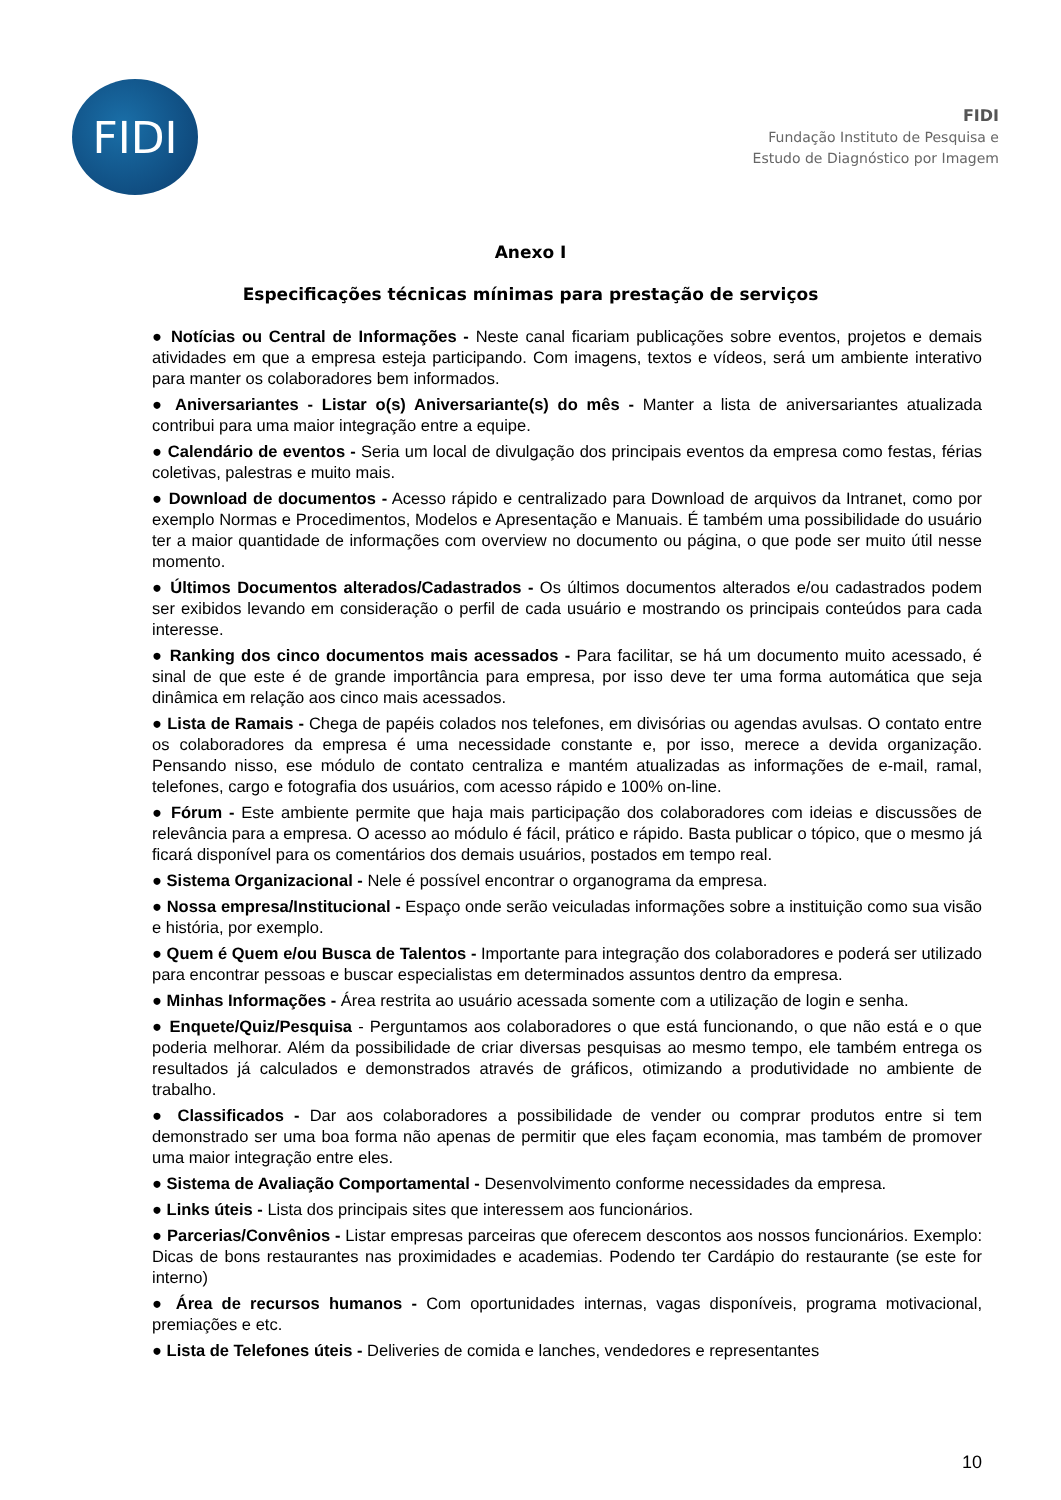FIDI
FIDI
Fundação Instituto de Pesquisa e
Estudo de Diagnóstico por Imagem
Anexo I
Especificações técnicas mínimas para prestação de serviços
● Notícias ou Central de Informações - Neste canal ficariam publicações sobre eventos, projetos e demais atividades em que a empresa esteja participando. Com imagens, textos e vídeos, será um ambiente interativo para manter os colaboradores bem informados.
● Aniversariantes - Listar o(s) Aniversariante(s) do mês - Manter a lista de aniversariantes atualizada contribui para uma maior integração entre a equipe.
● Calendário de eventos - Seria um local de divulgação dos principais eventos da empresa como festas, férias coletivas, palestras e muito mais.
● Download de documentos - Acesso rápido e centralizado para Download de arquivos da Intranet, como por exemplo Normas e Procedimentos, Modelos e Apresentação e Manuais. É também uma possibilidade do usuário ter a maior quantidade de informações com overview no documento ou página, o que pode ser muito útil nesse momento.
● Últimos Documentos alterados/Cadastrados - Os últimos documentos alterados e/ou cadastrados podem ser exibidos levando em consideração o perfil de cada usuário e mostrando os principais conteúdos para cada interesse.
● Ranking dos cinco documentos mais acessados - Para facilitar, se há um documento muito acessado, é sinal de que este é de grande importância para empresa, por isso deve ter uma forma automática que seja dinâmica em relação aos cinco mais acessados.
● Lista de Ramais - Chega de papéis colados nos telefones, em divisórias ou agendas avulsas. O contato entre os colaboradores da empresa é uma necessidade constante e, por isso, merece a devida organização. Pensando nisso, ese módulo de contato centraliza e mantém atualizadas as informações de e-mail, ramal, telefones, cargo e fotografia dos usuários, com acesso rápido e 100% on-line.
● Fórum - Este ambiente permite que haja mais participação dos colaboradores com ideias e discussões de relevância para a empresa. O acesso ao módulo é fácil, prático e rápido. Basta publicar o tópico, que o mesmo já ficará disponível para os comentários dos demais usuários, postados em tempo real.
● Sistema Organizacional - Nele é possível encontrar o organograma da empresa.
● Nossa empresa/Institucional - Espaço onde serão veiculadas informações sobre a instituição como sua visão e história, por exemplo.
● Quem é Quem e/ou Busca de Talentos - Importante para integração dos colaboradores e poderá ser utilizado para encontrar pessoas e buscar especialistas em determinados assuntos dentro da empresa.
● Minhas Informações - Área restrita ao usuário acessada somente com a utilização de login e senha.
● Enquete/Quiz/Pesquisa - Perguntamos aos colaboradores o que está funcionando, o que não está e o que poderia melhorar. Além da possibilidade de criar diversas pesquisas ao mesmo tempo, ele também entrega os resultados já calculados e demonstrados através de gráficos, otimizando a produtividade no ambiente de trabalho.
● Classificados - Dar aos colaboradores a possibilidade de vender ou comprar produtos entre si tem demonstrado ser uma boa forma não apenas de permitir que eles façam economia, mas também de promover uma maior integração entre eles.
● Sistema de Avaliação Comportamental - Desenvolvimento conforme necessidades da empresa.
● Links úteis - Lista dos principais sites que interessem aos funcionários.
● Parcerias/Convênios - Listar empresas parceiras que oferecem descontos aos nossos funcionários. Exemplo: Dicas de bons restaurantes nas proximidades e academias. Podendo ter Cardápio do restaurante (se este for interno)
● Área de recursos humanos - Com oportunidades internas, vagas disponíveis, programa motivacional, premiações e etc.
● Lista de Telefones úteis - Deliveries de comida e lanches, vendedores e representantes
10